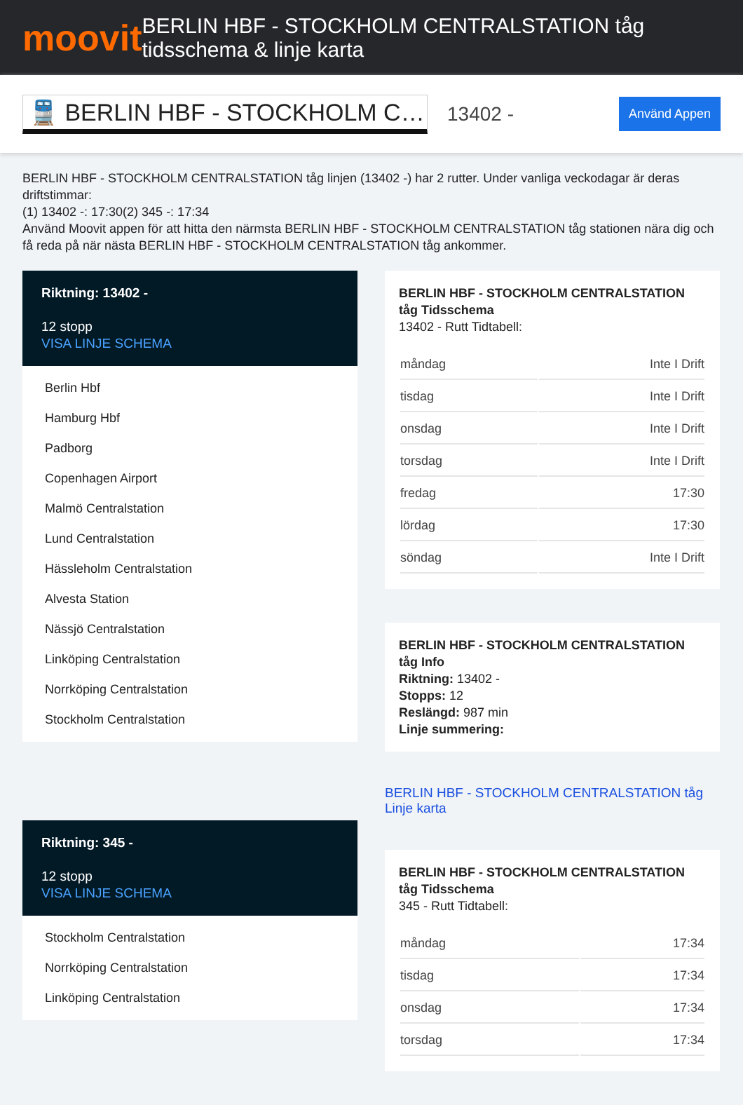moovit
BERLIN HBF - STOCKHOLM CENTRALSTATION tåg tidsschema & linje karta
🚆 BERLIN HBF - STOCKHOLM C…
13402 -
Använd Appen
BERLIN HBF - STOCKHOLM CENTRALSTATION tåg linjen (13402 -) har 2 rutter. Under vanliga veckodagar är deras driftstimmar:
(1) 13402 -: 17:30(2) 345 -: 17:34
Använd Moovit appen för att hitta den närmsta BERLIN HBF - STOCKHOLM CENTRALSTATION tåg stationen nära dig och få reda på när nästa BERLIN HBF - STOCKHOLM CENTRALSTATION tåg ankommer.
Riktning: 13402 -
12 stopp
VISA LINJE SCHEMA
Berlin Hbf
Hamburg Hbf
Padborg
Copenhagen Airport
Malmö Centralstation
Lund Centralstation
Hässleholm Centralstation
Alvesta Station
Nässjö Centralstation
Linköping Centralstation
Norrköping Centralstation
Stockholm Centralstation
Riktning: 345 -
12 stopp
VISA LINJE SCHEMA
Stockholm Centralstation
Norrköping Centralstation
Linköping Centralstation
BERLIN HBF - STOCKHOLM CENTRALSTATION tåg Tidsschema
13402 - Rutt Tidtabell:
| måndag | Inte I Drift |
| tisdag | Inte I Drift |
| onsdag | Inte I Drift |
| torsdag | Inte I Drift |
| fredag | 17:30 |
| lördag | 17:30 |
| söndag | Inte I Drift |
BERLIN HBF - STOCKHOLM CENTRALSTATION tåg Info
Riktning: 13402 -
Stopps: 12
Reslängd: 987 min
Linje summering:
BERLIN HBF - STOCKHOLM CENTRALSTATION tåg Linje karta
BERLIN HBF - STOCKHOLM CENTRALSTATION tåg Tidsschema
345 - Rutt Tidtabell:
| måndag | 17:34 |
| tisdag | 17:34 |
| onsdag | 17:34 |
| torsdag | 17:34 |